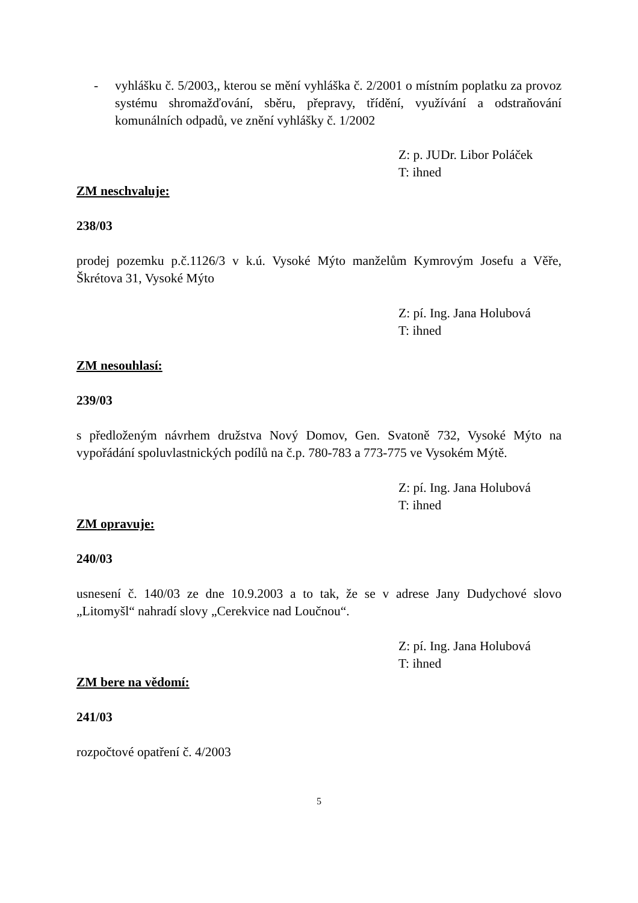- vyhlášku č. 5/2003,, kterou se mění vyhláška č. 2/2001 o místním poplatku za provoz systému shromažďování, sběru, přepravy, třídění, využívání a odstraňování komunálních odpadů, ve znění vyhlášky č. 1/2002
Z: p. JUDr. Libor Poláček
T: ihned
ZM neschvaluje:
238/03
prodej pozemku p.č.1126/3 v k.ú. Vysoké Mýto manželům Kymrovým Josefu a Věře, Škrétova 31, Vysoké Mýto
Z: pí. Ing. Jana Holubová
T: ihned
ZM nesouhlasí:
239/03
s předloženým návrhem družstva Nový Domov, Gen. Svatoně 732, Vysoké Mýto na vypořádání spoluvlastnických podílů na č.p. 780-783 a 773-775 ve Vysokém Mýtě.
Z: pí. Ing. Jana Holubová
T: ihned
ZM opravuje:
240/03
usnesení č. 140/03 ze dne 10.9.2003 a to tak, že se v adrese Jany Dudychové slovo „Litomyšl“ nahradí slovy „Cerekvice nad Loučnou“.
Z: pí. Ing. Jana Holubová
T: ihned
ZM bere na vědomí:
241/03
rozpočtové opatření č. 4/2003
5